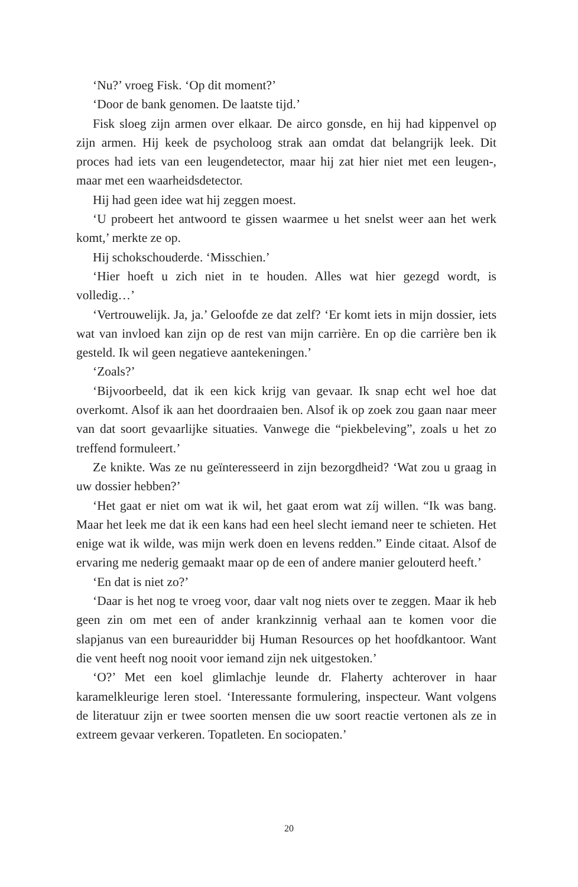‘Nu?’ vroeg Fisk. ‘Op dit moment?’
‘Door de bank genomen. De laatste tijd.’
Fisk sloeg zijn armen over elkaar. De airco gonsde, en hij had kippenvel op zijn armen. Hij keek de psycholoog strak aan omdat dat belangrijk leek. Dit proces had iets van een leugendetector, maar hij zat hier niet met een leugen-, maar met een waarheidsdetector.
Hij had geen idee wat hij zeggen moest.
‘U probeert het antwoord te gissen waarmee u het snelst weer aan het werk komt,’ merkte ze op.
Hij schokschouderde. ‘Misschien.’
‘Hier hoeft u zich niet in te houden. Alles wat hier gezegd wordt, is volledig…’
‘Vertrouwelijk. Ja, ja.’ Geloofde ze dat zelf? ‘Er komt iets in mijn dossier, iets wat van invloed kan zijn op de rest van mijn carrière. En op die carrière ben ik gesteld. Ik wil geen negatieve aantekeningen.’
‘Zoals?’
‘Bijvoorbeeld, dat ik een kick krijg van gevaar. Ik snap echt wel hoe dat overkomt. Alsof ik aan het doordraaien ben. Alsof ik op zoek zou gaan naar meer van dat soort gevaarlijke situaties. Vanwege die “piekbeleving”, zoals u het zo treffend formuleert.’
Ze knikte. Was ze nu geïnteresseerd in zijn bezorgdheid? ‘Wat zou u graag in uw dossier hebben?’
‘Het gaat er niet om wat ik wil, het gaat erom wat zíj willen. “Ik was bang. Maar het leek me dat ik een kans had een heel slecht iemand neer te schieten. Het enige wat ik wilde, was mijn werk doen en levens redden.” Einde citaat. Alsof de ervaring me nederig gemaakt maar op de een of andere manier gelouterd heeft.’
‘En dat is niet zo?’
‘Daar is het nog te vroeg voor, daar valt nog niets over te zeggen. Maar ik heb geen zin om met een of ander krankzinnig verhaal aan te komen voor die slapjanus van een bureauridder bij Human Resources op het hoofdkantoor. Want die vent heeft nog nooit voor iemand zijn nek uitgestoken.’
‘O?’ Met een koel glimlachje leunde dr. Flaherty achterover in haar karamelkleurige leren stoel. ‘Interessante formulering, inspecteur. Want volgens de literatuur zijn er twee soorten mensen die uw soort reactie vertonen als ze in extreem gevaar verkeren. Topatleten. En sociopaten.’
20